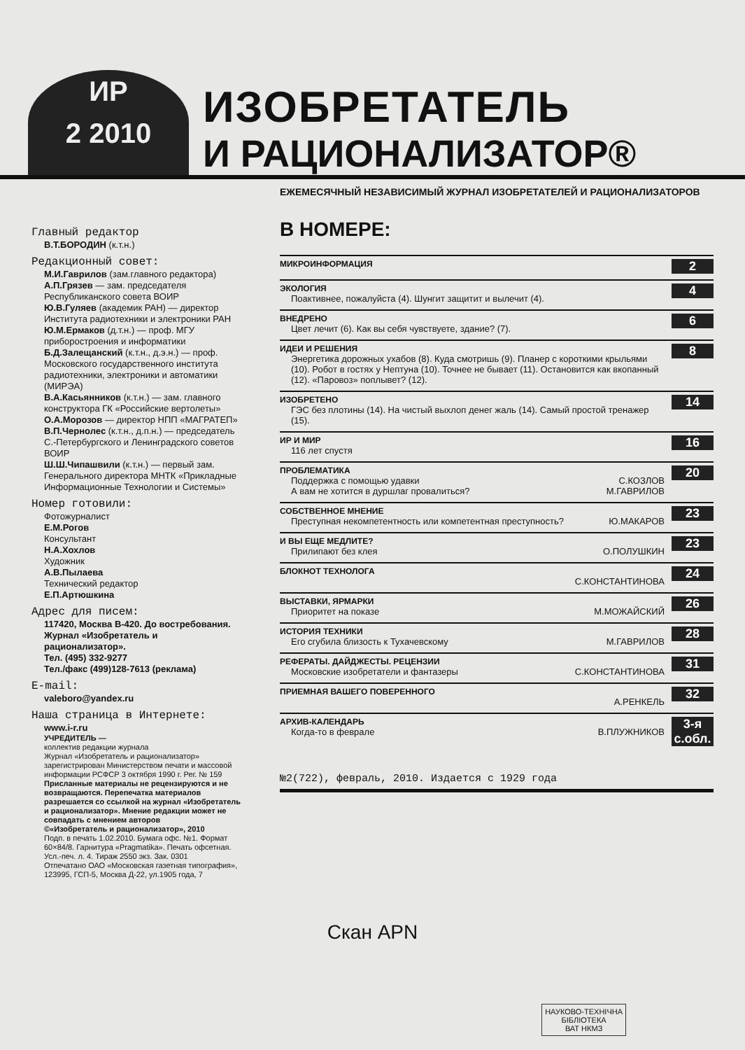ИР
2 2010
ИЗОБРЕТАТЕЛЬ
И РАЦИОНАЛИЗАТОР®
Главный редактор
В.Т.БОРОДИН (к.т.н.)
Редакционный совет:
М.И.Гаврилов (зам.главного редактора)
А.П.Грязев — зам. председателя Республиканского совета ВОИР
Ю.В.Гуляев (академик РАН) — директор Института радиотехники и электроники РАН
Ю.М.Ермаков (д.т.н.) — проф. МГУ приборостроения и информатики
Б.Д.Залещанский (к.т.н., д.э.н.) — проф. Московского государственного института радиотехники, электроники и автоматики (МИРЭА)
В.А.Касьянников (к.т.н.) — зам. главного конструктора ГК «Российские вертолеты»
О.А.Морозов — директор НПП «МАГРАТЕП»
В.П.Чернолес (к.т.н., д.п.н.) — председатель С.-Петербургского и Ленинградского советов ВОИР
Ш.Ш.Чипашвили (к.т.н.) — первый зам. Генерального директора МНТК «Прикладные Информационные Технологии и Системы»
Номер готовили:
Фотожурналист
Е.М.Рогов
Консультант
Н.А.Хохлов
Художник
А.В.Пылаева
Технический редактор
Е.П.Артюшкина
Адрес для писем:
117420, Москва В-420. До востребования. Журнал «Изобретатель и рационализатор».
Тел. (495) 332-9277
Тел./факс (499)128-7613 (реклама)
E-mail:
valeboro@yandex.ru
Наша страница в Интернете:
www.i-r.ru
УЧРЕДИТЕЛЬ —
коллектив редакции журнала
Журнал «Изобретатель и рационализатор» зарегистрирован Министерством печати и массовой информации РСФСР 3 октября 1990 г. Рег. № 159
Присланные материалы не рецензируются и не возвращаются. Перепечатка материалов разрешается со ссылкой на журнал «Изобретатель и рационализатор». Мнение редакции может не совпадать с мнением авторов
©«Изобретатель и рационализатор», 2010
Подп. в печать 1.02.2010. Бумага офс. №1. Формат 60×84/8. Гарнитура «Pragmatika». Печать офсетная. Усл.-печ. л. 4. Тираж 2550 экз. Зак. 0301
Отпечатано ОАО «Московская газетная типография», 123995, ГСП-5, Москва Д-22, ул.1905 года, 7
ЕЖЕМЕСЯЧНЫЙ НЕЗАВИСИМЫЙ ЖУРНАЛ ИЗОБРЕТАТЕЛЕЙ И РАЦИОНАЛИЗАТОРОВ
В НОМЕРЕ:
МИКРОИНФОРМАЦИЯ
2
ЭКОЛОГИЯ
Поактивнее, пожалуйста (4). Шунгит защитит и вылечит (4).
4
ВНЕДРЕНО
Цвет лечит (6). Как вы себя чувствуете, здание? (7).
6
ИДЕИ И РЕШЕНИЯ
Энергетика дорожных ухабов (8). Куда смотришь (9). Планер с короткими крыльями (10). Робот в гостях у Нептуна (10). Точнее не бывает (11). Остановится как вкопанный (12). «Паровоз» поплывет? (12).
8
ИЗОБРЕТЕНО
ГЭС без плотины (14). На чистый выхлоп денег жаль (14). Самый простой тренажер (15).
14
ИР И МИР
116 лет спустя
16
ПРОБЛЕМАТИКА
Поддержка с помощью удавки С.КОЗЛОВ
А вам не хотится в дуршлаг провалиться? М.ГАВРИЛОВ
20
СОБСТВЕННОЕ МНЕНИЕ
Преступная некомпетентность или компетентная преступность? Ю.МАКАРОВ
23
И ВЫ ЕЩЕ МЕДЛИТЕ?
Прилипают без клея О.ПОЛУШКИН
23
БЛОКНОТ ТЕХНОЛОГА
С.КОНСТАНТИНОВА
24
ВЫСТАВКИ, ЯРМАРКИ
Приоритет на показе М.МОЖАЙСКИЙ
26
ИСТОРИЯ ТЕХНИКИ
Его сгубила близость к Тухачевскому М.ГАВРИЛОВ
28
РЕФЕРАТЫ. ДАЙДЖЕСТЫ. РЕЦЕНЗИИ
Московские изобретатели и фантазеры С.КОНСТАНТИНОВА
31
ПРИЕМНАЯ ВАШЕГО ПОВЕРЕННОГО
А.РЕНКЕЛЬ
32
АРХИВ-КАЛЕНДАРЬ
Когда-то в феврале В.ПЛУЖНИКОВ
3-я с.обл.
№2(722), февраль, 2010. Издается с 1929 года
Скан APN
НАУКОВО-ТЕХНІЧНА
БІБЛІОТЕКА
ВАТ НКМЗ